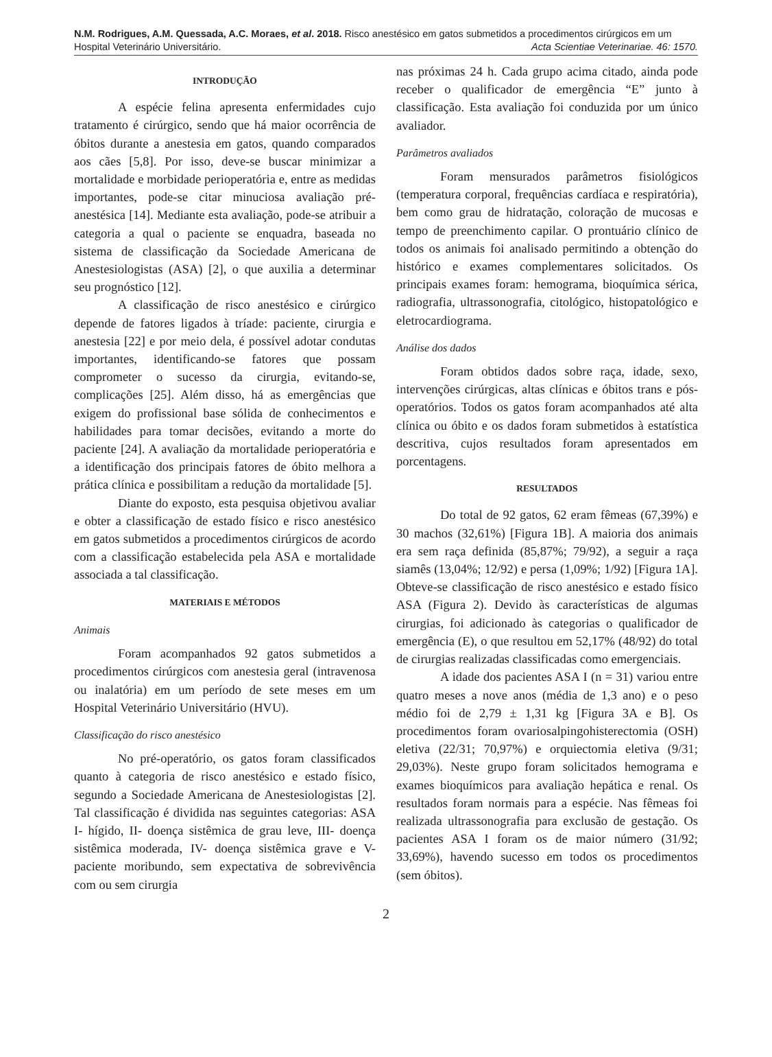N.M. Rodrigues, A.M. Quessada, A.C. Moraes, et al. 2018. Risco anestésico em gatos submetidos a procedimentos cirúrgicos em um Hospital Veterinário Universitário. Acta Scientiae Veterinariae. 46: 1570.
INTRODUÇÃO
A espécie felina apresenta enfermidades cujo tratamento é cirúrgico, sendo que há maior ocorrência de óbitos durante a anestesia em gatos, quando comparados aos cães [5,8]. Por isso, deve-se buscar minimizar a mortalidade e morbidade perioperatória e, entre as medidas importantes, pode-se citar minuciosa avaliação pré-anestésica [14]. Mediante esta avaliação, pode-se atribuir a categoria a qual o paciente se enquadra, baseada no sistema de classificação da Sociedade Americana de Anestesiologistas (ASA) [2], o que auxilia a determinar seu prognóstico [12].
A classificação de risco anestésico e cirúrgico depende de fatores ligados à tríade: paciente, cirurgia e anestesia [22] e por meio dela, é possível adotar condutas importantes, identificando-se fatores que possam comprometer o sucesso da cirurgia, evitando-se, complicações [25]. Além disso, há as emergências que exigem do profissional base sólida de conhecimentos e habilidades para tomar decisões, evitando a morte do paciente [24]. A avaliação da mortalidade perioperatória e a identificação dos principais fatores de óbito melhora a prática clínica e possibilitam a redução da mortalidade [5].
Diante do exposto, esta pesquisa objetivou avaliar e obter a classificação de estado físico e risco anestésico em gatos submetidos a procedimentos cirúrgicos de acordo com a classificação estabelecida pela ASA e mortalidade associada a tal classificação.
MATERIAIS E MÉTODOS
Animais
Foram acompanhados 92 gatos submetidos a procedimentos cirúrgicos com anestesia geral (intravenosa ou inalatória) em um período de sete meses em um Hospital Veterinário Universitário (HVU).
Classificação do risco anestésico
No pré-operatório, os gatos foram classificados quanto à categoria de risco anestésico e estado físico, segundo a Sociedade Americana de Anestesiologistas [2]. Tal classificação é dividida nas seguintes categorias: ASA I- hígido, II- doença sistêmica de grau leve, III- doença sistêmica moderada, IV- doença sistêmica grave e V- paciente moribundo, sem expectativa de sobrevivência com ou sem cirurgia
nas próximas 24 h. Cada grupo acima citado, ainda pode receber o qualificador de emergência “E” junto à classificação. Esta avaliação foi conduzida por um único avaliador.
Parâmetros avaliados
Foram mensurados parâmetros fisiológicos (temperatura corporal, frequências cardíaca e respiratória), bem como grau de hidratação, coloração de mucosas e tempo de preenchimento capilar. O prontuário clínico de todos os animais foi analisado permitindo a obtenção do histórico e exames complementares solicitados. Os principais exames foram: hemograma, bioquímica sérica, radiografia, ultrassonografia, citológico, histopatológico e eletrocardiograma.
Análise dos dados
Foram obtidos dados sobre raça, idade, sexo, intervenções cirúrgicas, altas clínicas e óbitos trans e pós-operatórios. Todos os gatos foram acompanhados até alta clínica ou óbito e os dados foram submetidos à estatística descritiva, cujos resultados foram apresentados em porcentagens.
RESULTADOS
Do total de 92 gatos, 62 eram fêmeas (67,39%) e 30 machos (32,61%) [Figura 1B]. A maioria dos animais era sem raça definida (85,87%; 79/92), a seguir a raça siamês (13,04%; 12/92) e persa (1,09%; 1/92) [Figura 1A]. Obteve-se classificação de risco anestésico e estado físico ASA (Figura 2). Devido às características de algumas cirurgias, foi adicionado às categorias o qualificador de emergência (E), o que resultou em 52,17% (48/92) do total de cirurgias realizadas classificadas como emergenciais.
A idade dos pacientes ASA I (n = 31) variou entre quatro meses a nove anos (média de 1,3 ano) e o peso médio foi de 2,79 ± 1,31 kg [Figura 3A e B]. Os procedimentos foram ovariosalpingohisterectomia (OSH) eletiva (22/31; 70,97%) e orquiectomia eletiva (9/31; 29,03%). Neste grupo foram solicitados hemograma e exames bioquímicos para avaliação hepática e renal. Os resultados foram normais para a espécie. Nas fêmeas foi realizada ultrassonografia para exclusão de gestação. Os pacientes ASA I foram os de maior número (31/92; 33,69%), havendo sucesso em todos os procedimentos (sem óbitos).
2